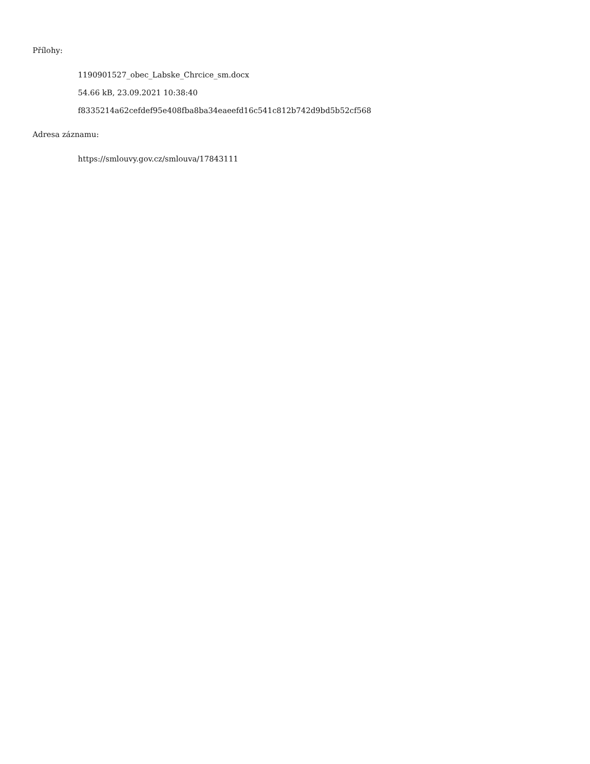Přílohy:
1190901527_obec_Labske_Chrcice_sm.docx
54.66 kB, 23.09.2021 10:38:40
f8335214a62cefdef95e408fba8ba34eaeefd16c541c812b742d9bd5b52cf568
Adresa záznamu:
https://smlouvy.gov.cz/smlouva/17843111